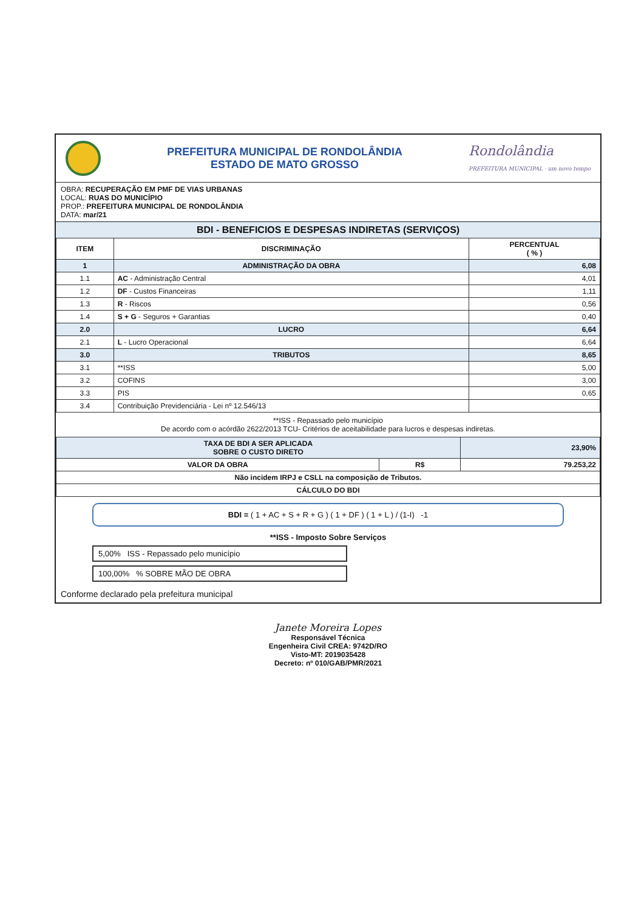PREFEITURA MUNICIPAL DE RONDOLÂNDIA
ESTADO DE MATO GROSSO
Rondolândia
PREFEITURA MUNICIPAL · um novo tempo
OBRA: RECUPERAÇÃO EM PMF DE VIAS URBANAS
LOCAL: RUAS DO MUNICÍPIO
PROP.: PREFEITURA MUNICIPAL DE RONDOLÂNDIA
DATA: mar/21
BDI - BENEFICIOS E DESPESAS INDIRETAS (SERVIÇOS)
| ITEM | DISCRIMINAÇÃO | PERCENTUAL ( % ) |
| --- | --- | --- |
| 1 | ADMINISTRAÇÃO DA OBRA | 6,08 |
| 1.1 | AC - Administração Central | 4,01 |
| 1.2 | DF - Custos Financeiras | 1,11 |
| 1.3 | R - Riscos | 0,56 |
| 1.4 | S + G - Seguros + Garantias | 0,40 |
| 2.0 | LUCRO | 6,64 |
| 2.1 | L - Lucro Operacional | 6,64 |
| 3.0 | TRIBUTOS | 8,65 |
| 3.1 | **ISS | 5,00 |
| 3.2 | COFINS | 3,00 |
| 3.3 | PIS | 0,65 |
| 3.4 | Contribuição Previdenciária - Lei nº 12.546/13 | |
**ISS - Repassado pelo município
De acordo com o acórdão 2622/2013 TCU- Critérios de aceitabilidade para lucros e despesas indiretas.
| TAXA DE BDI A SER APLICADA SOBRE O CUSTO DIRETO | | 23,90% |
| --- | --- | --- |
| VALOR DA OBRA | R$ | 79.253,22 |
| Não incidem IRPJ e CSLL na composição de Tributos. | | |
| CÁLCULO DO BDI | | |
BDI = ( 1 + AC + S + R + G ) ( 1 + DF ) ( 1 + L ) / (1-I) -1
**ISS - Imposto Sobre Serviços
5,00% ISS - Repassado pelo município
100,00% % SOBRE MÃO DE OBRA
Conforme declarado pela prefeitura municipal
Janete Moreira Lopes
Responsável Técnica
Engenheira Civil CREA: 9742D/RO
Visto-MT: 2019035428
Decreto: nº 010/GAB/PMR/2021